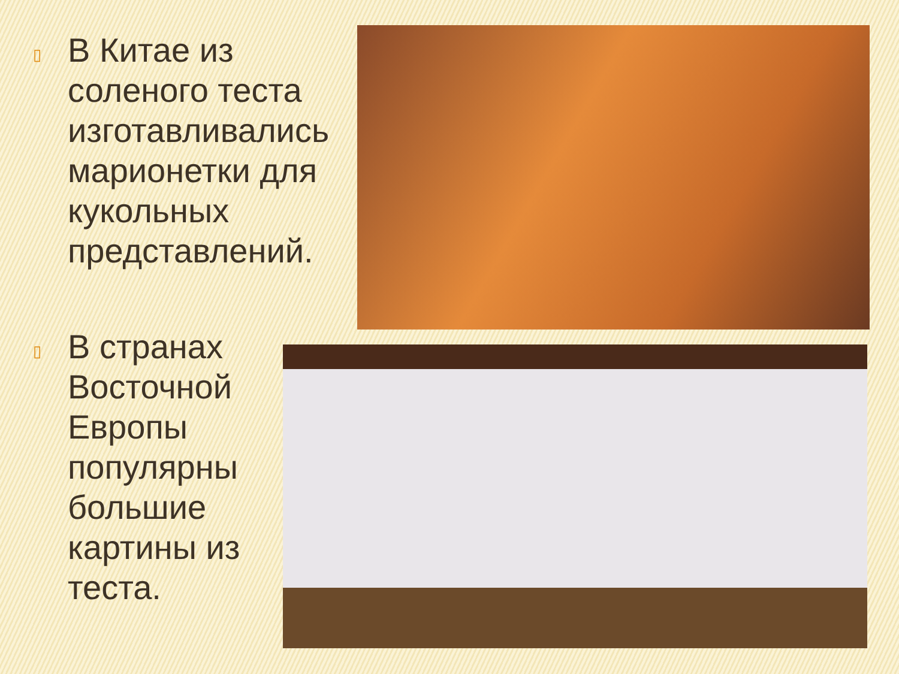▯ В Китае из соленого теста изготавливались марионетки для кукольных представлений.
▯ В странах Восточной Европы популярны большие картины из теста.